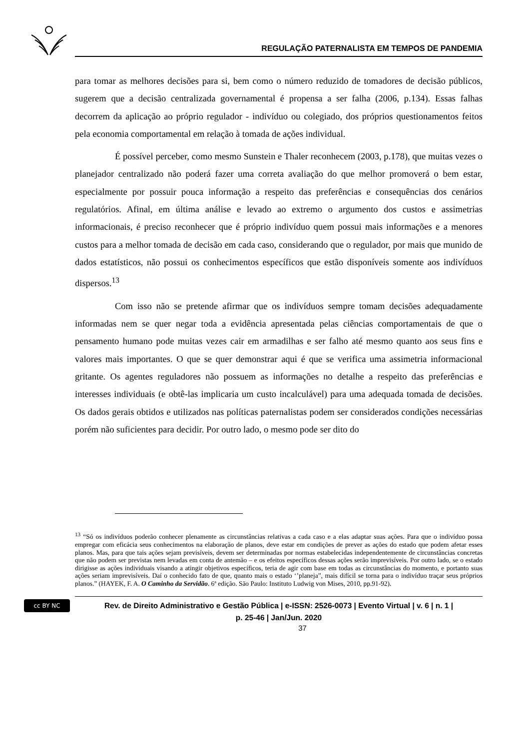REGULAÇÃO PATERNALISTA EM TEMPOS DE PANDEMIA
para tomar as melhores decisões para si, bem como o número reduzido de tomadores de decisão públicos, sugerem que a decisão centralizada governamental é propensa a ser falha (2006, p.134). Essas falhas decorrem da aplicação ao próprio regulador - indivíduo ou colegiado, dos próprios questionamentos feitos pela economia comportamental em relação à tomada de ações individual.
É possível perceber, como mesmo Sunstein e Thaler reconhecem (2003, p.178), que muitas vezes o planejador centralizado não poderá fazer uma correta avaliação do que melhor promoverá o bem estar, especialmente por possuir pouca informação a respeito das preferências e consequências dos cenários regulatórios. Afinal, em última análise e levado ao extremo o argumento dos custos e assimetrias informacionais, é preciso reconhecer que é próprio indivíduo quem possui mais informações e a menores custos para a melhor tomada de decisão em cada caso, considerando que o regulador, por mais que munido de dados estatísticos, não possui os conhecimentos específicos que estão disponíveis somente aos indivíduos dispersos.<sup>13</sup>
Com isso não se pretende afirmar que os indivíduos sempre tomam decisões adequadamente informadas nem se quer negar toda a evidência apresentada pelas ciências comportamentais de que o pensamento humano pode muitas vezes cair em armadilhas e ser falho até mesmo quanto aos seus fins e valores mais importantes. O que se quer demonstrar aqui é que se verifica uma assimetria informacional gritante. Os agentes reguladores não possuem as informações no detalhe a respeito das preferências e interesses individuais (e obtê-las implicaria um custo incalculável) para uma adequada tomada de decisões. Os dados gerais obtidos e utilizados nas políticas paternalistas podem ser considerados condições necessárias porém não suficientes para decidir. Por outro lado, o mesmo pode ser dito do
<sup>13</sup> “Só os indivíduos poderão conhecer plenamente as circunstâncias relativas a cada caso e a elas adaptar suas ações. Para que o indivíduo possa empregar com eficácia seus conhecimentos na elaboração de planos, deve estar em condições de prever as ações do estado que podem afetar esses planos. Mas, para que tais ações sejam previsíveis, devem ser determinadas por normas estabelecidas independentemente de circunstâncias concretas que não podem ser previstas nem levadas em conta de antemão – e os efeitos específicos dessas ações serão imprevisíveis. Por outro lado, se o estado dirigisse as ações individuais visando a atingir objetivos específicos, teria de agir com base em todas as circunstâncias do momento, e portanto suas ações seriam imprevisíveis. Daí o conhecido fato de que, quanto mais o estado ‘’planeja”, mais difícil se torna para o indivíduo traçar seus próprios planos.” (HAYEK, F. A. O Caminho da Servidão. 6ª edição. São Paulo: Instituto Ludwig von Mises, 2010, pp.91-92).
cc BY NC
Rev. de Direito Administrativo e Gestão Pública | e-ISSN: 2526-0073 | Evento Virtual | v. 6 | n. 1 |
p. 25-46 | Jan/Jun. 2020
37